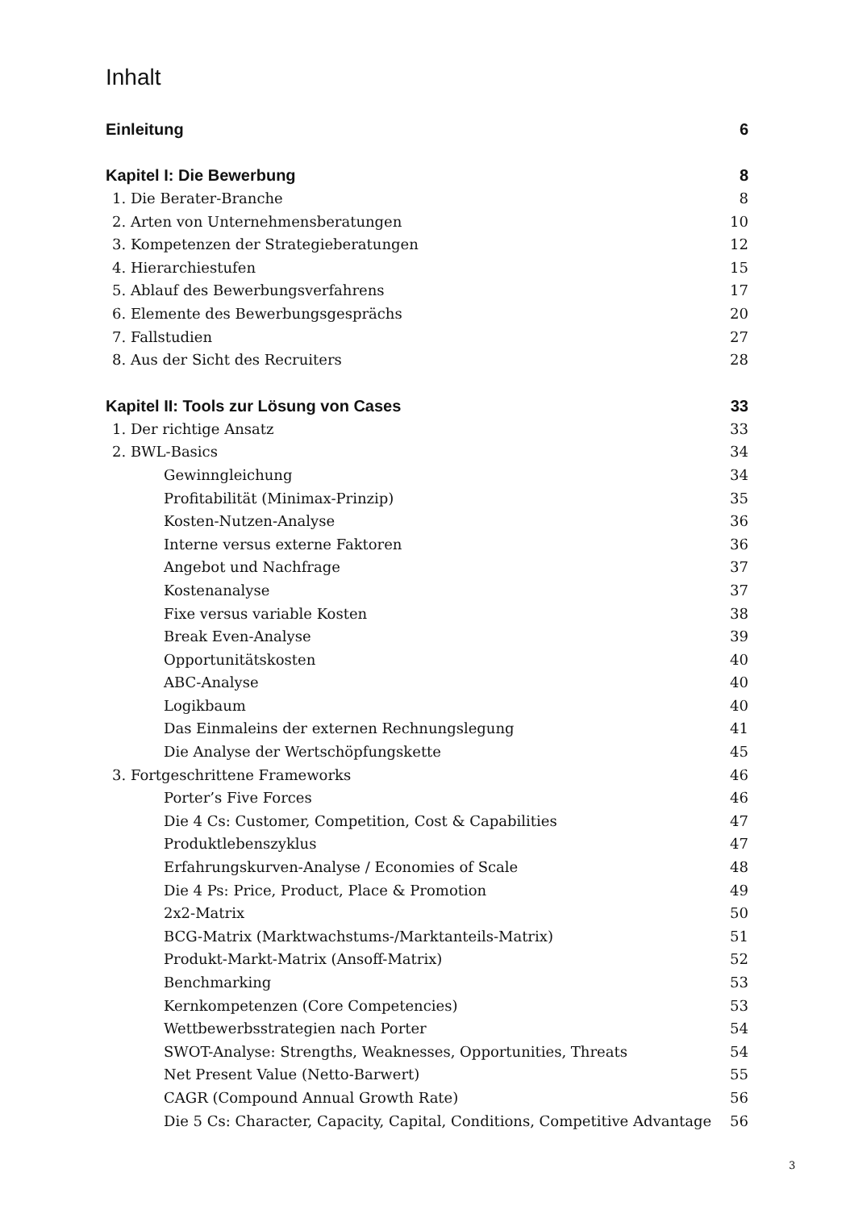Inhalt
Einleitung 6
Kapitel I: Die Bewerbung 8
1. Die Berater-Branche 8
2. Arten von Unternehmensberatungen 10
3. Kompetenzen der Strategieberatungen 12
4. Hierarchiestufen 15
5. Ablauf des Bewerbungsverfahrens 17
6. Elemente des Bewerbungsgesprächs 20
7. Fallstudien 27
8. Aus der Sicht des Recruiters 28
Kapitel II: Tools zur Lösung von Cases 33
1. Der richtige Ansatz 33
2. BWL-Basics 34
Gewinngleichung 34
Profitabilität (Minimax-Prinzip) 35
Kosten-Nutzen-Analyse 36
Interne versus externe Faktoren 36
Angebot und Nachfrage 37
Kostenanalyse 37
Fixe versus variable Kosten 38
Break Even-Analyse 39
Opportunitätskosten 40
ABC-Analyse 40
Logikbaum 40
Das Einmaleins der externen Rechnungslegung 41
Die Analyse der Wertschöpfungskette 45
3. Fortgeschrittene Frameworks 46
Porter’s Five Forces 46
Die 4 Cs: Customer, Competition, Cost & Capabilities 47
Produktlebenszyklus 47
Erfahrungskurven-Analyse / Economies of Scale 48
Die 4 Ps: Price, Product, Place & Promotion 49
2x2-Matrix 50
BCG-Matrix (Marktwachstums-/Marktanteils-Matrix) 51
Produkt-Markt-Matrix (Ansoff-Matrix) 52
Benchmarking 53
Kernkompetenzen (Core Competencies) 53
Wettbewerbsstrategien nach Porter 54
SWOT-Analyse: Strengths, Weaknesses, Opportunities, Threats 54
Net Present Value (Netto-Barwert) 55
CAGR (Compound Annual Growth Rate) 56
Die 5 Cs: Character, Capacity, Capital, Conditions, Competitive Advantage 56
3